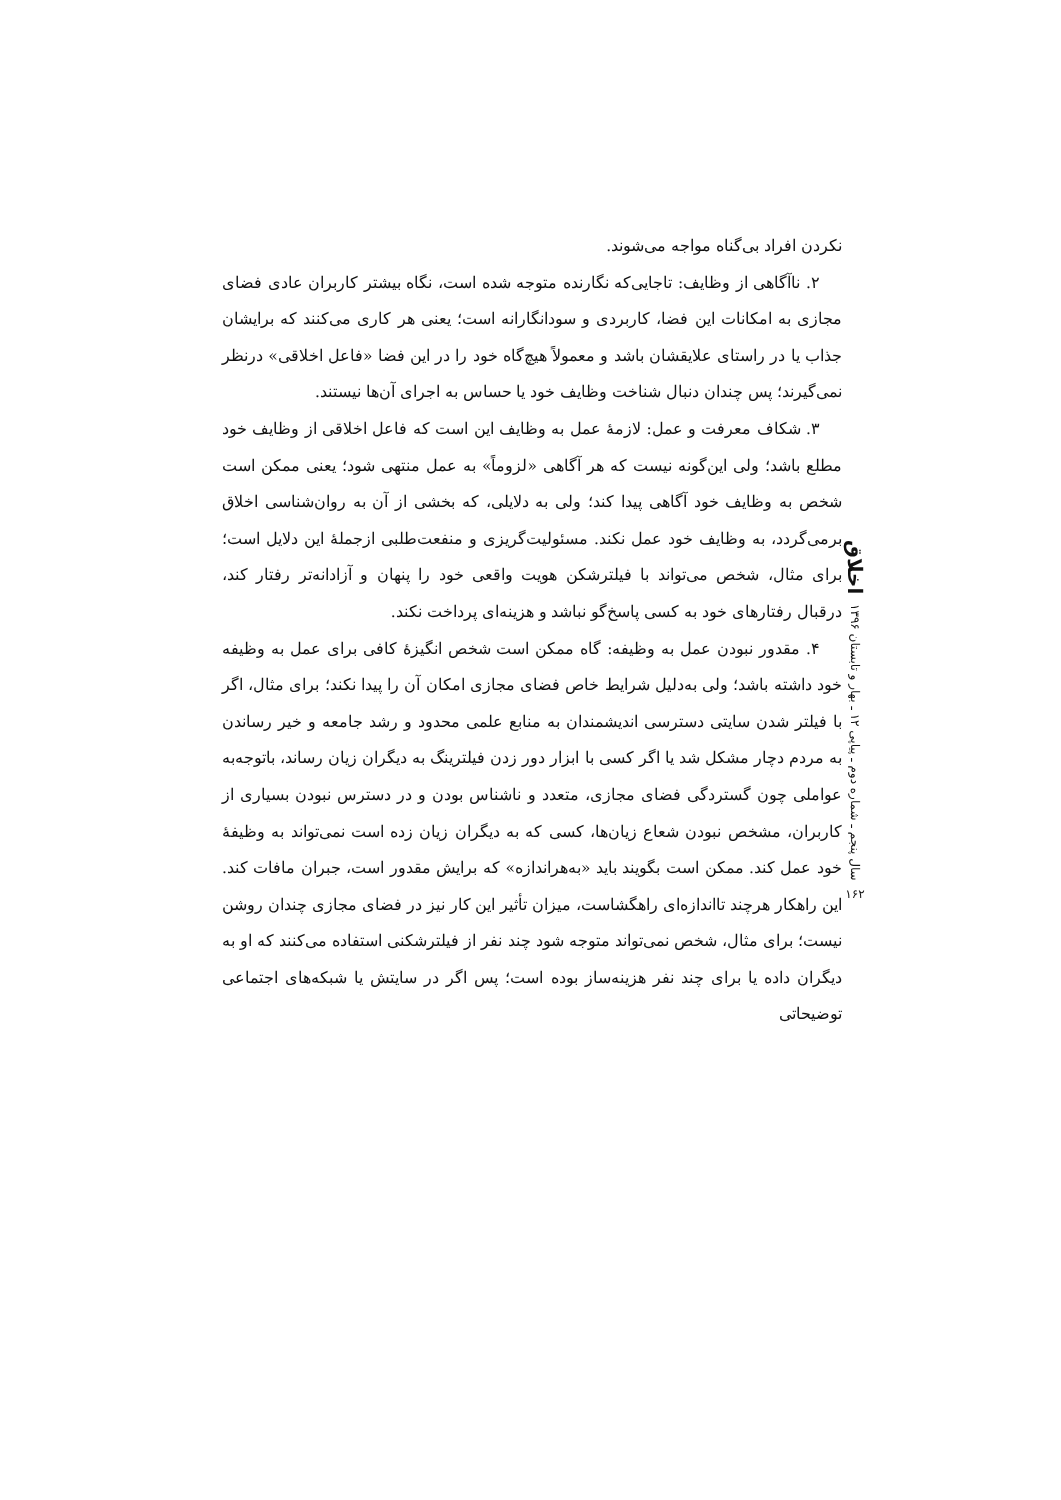نکردن افراد بی‌گناه مواجه می‌شوند.
۲. ناآگاهی از وظایف: تاجایی‌که نگارنده متوجه شده است، نگاه بیشتر کاربران عادی فضای مجازی به امکانات این فضا، کاربردی و سودانگارانه است؛ یعنی هر کاری می‌کنند که برایشان جذاب یا در راستای علایقشان باشد و معمولاً هیچ‌گاه خود را در این فضا «فاعل اخلاقی» درنظر نمی‌گیرند؛ پس چندان دنبال شناخت وظایف خود یا حساس به اجرای آن‌ها نیستند.
۳. شکاف معرفت و عمل: لازمهٔ عمل به وظایف این است که فاعل اخلاقی از وظایف خود مطلع باشد؛ ولی این‌گونه نیست که هر آگاهی «لزوماً» به عمل منتهی شود؛ یعنی ممکن است شخص به وظایف خود آگاهی پیدا کند؛ ولی به دلایلی، که بخشی از آن به روان‌شناسی اخلاق برمی‌گردد، به وظایف خود عمل نکند. مسئولیت‌گریزی و منفعت‌طلبی ازجملهٔ این دلایل است؛ برای مثال، شخص می‌تواند با فیلترشکن هویت واقعی خود را پنهان و آزادانه‌تر رفتار کند، درقبال رفتارهای خود به کسی پاسخ‌گو نباشد و هزینه‌ای پرداخت نکند.
۴. مقدور نبودن عمل به وظیفه: گاه ممکن است شخص انگیزهٔ کافی برای عمل به وظیفه خود داشته باشد؛ ولی به‌دلیل شرایط خاص فضای مجازی امکان آن را پیدا نکند؛ برای مثال، اگر با فیلتر شدن سایتی دسترسی اندیشمندان به منابع علمی محدود و رشد جامعه و خیر رساندن به مردم دچار مشکل شد یا اگر کسی با ابزار دور زدن فیلترینگ به دیگران زیان رساند، باتوجه‌به عواملی چون گستردگی فضای مجازی، متعدد و ناشناس بودن و در دسترس نبودن بسیاری از کاربران، مشخص نبودن شعاع زیان‌ها، کسی که به دیگران زیان زده است نمی‌تواند به وظیفهٔ خود عمل کند. ممکن است بگویند باید «به‌هراندازه» که برایش مقدور است، جبران مافات کند. این راهکار هرچند تااندازه‌ای راهگشاست، میزان تأثیر این کار نیز در فضای مجازی چندان روشن نیست؛ برای مثال، شخص نمی‌تواند متوجه شود چند نفر از فیلترشکنی استفاده می‌کنند که او به دیگران داده یا برای چند نفر هزینه‌ساز بوده است؛ پس اگر در سایتش یا شبکه‌های اجتماعی توضیحاتی
اخلاق
سال پنجم ـ شماره دوم ـ پیاپی ۱۲ ـ بهار و تابستان ۱۳۹۶
۱۶۲